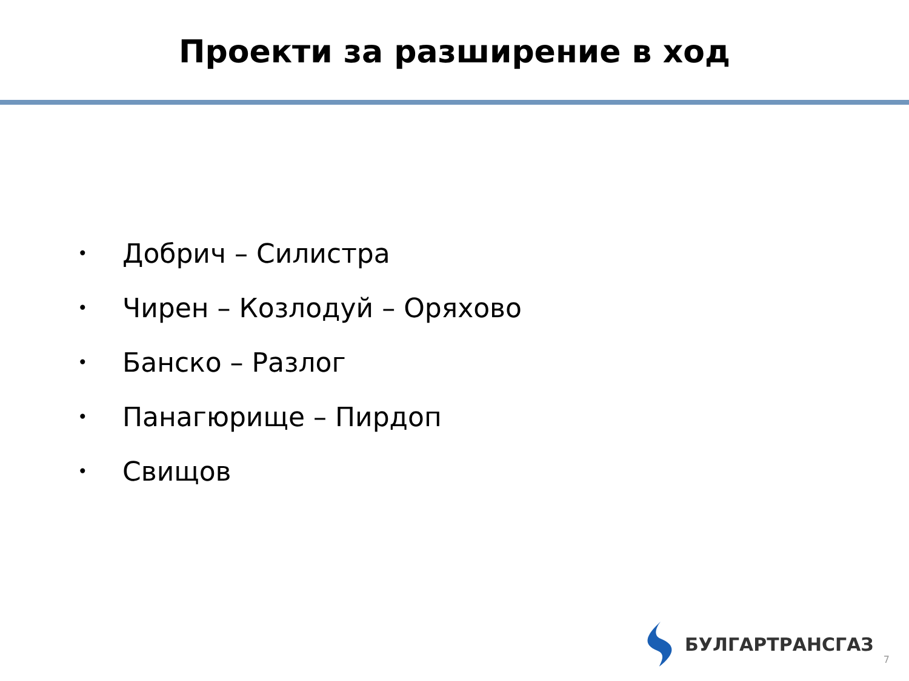Проекти за разширение в ход
• Добрич – Силистра
• Чирен – Козлодуй – Оряхово
• Банско – Разлог
• Панагюрище – Пирдоп
• Свищов
БУЛГАРТРАНСГАЗ
7